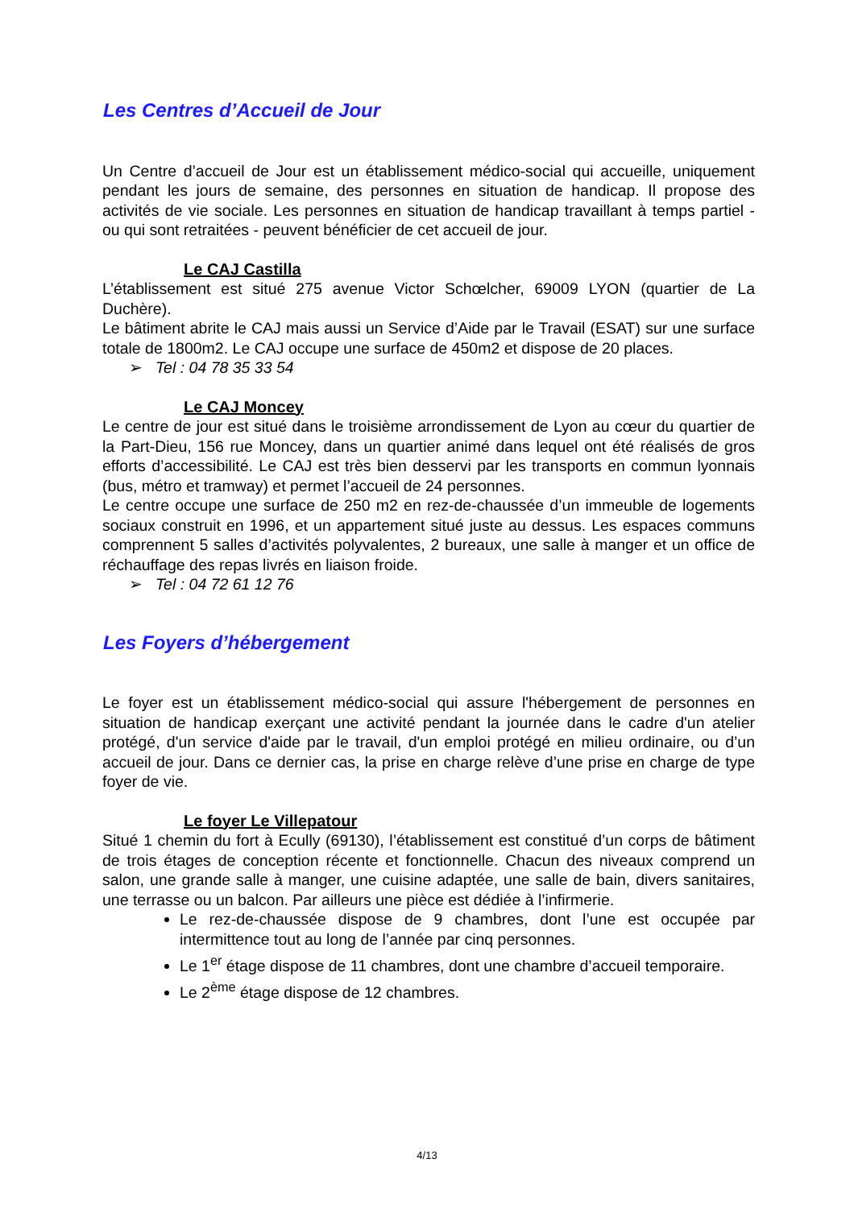Les Centres d’Accueil de Jour
Un Centre d’accueil de Jour est un établissement médico-social qui accueille, uniquement pendant les jours de semaine, des personnes en situation de handicap. Il propose des activités de vie sociale. Les personnes en situation de handicap travaillant à temps partiel - ou qui sont retraitées - peuvent bénéficier de cet accueil de jour.
Le CAJ Castilla
L’établissement est situé 275 avenue Victor Schœlcher, 69009 LYON (quartier de La Duchère).
Le bâtiment abrite le CAJ mais aussi un Service d’Aide par le Travail (ESAT) sur une surface totale de 1800m2. Le CAJ occupe une surface de 450m2 et dispose de 20 places.
➢ Tel : 04 78 35 33 54
Le CAJ Moncey
Le centre de jour est situé dans le troisième arrondissement de Lyon au cœur du quartier de la Part-Dieu, 156 rue Moncey, dans un quartier animé dans lequel ont été réalisés de gros efforts d’accessibilité. Le CAJ est très bien desservi par les transports en commun lyonnais (bus, métro et tramway) et permet l’accueil de 24 personnes.
Le centre occupe une surface de 250 m2 en rez-de-chaussée d’un immeuble de logements sociaux construit en 1996, et un appartement situé juste au dessus. Les espaces communs comprennent 5 salles d’activités polyvalentes, 2 bureaux, une salle à manger et un office de réchauffage des repas livrés en liaison froide.
➢ Tel : 04 72 61 12 76
Les Foyers d’hébergement
Le foyer est un établissement médico-social qui assure l'hébergement de personnes en situation de handicap exerçant une activité pendant la journée dans le cadre d'un atelier protégé, d'un service d'aide par le travail, d'un emploi protégé en milieu ordinaire, ou d’un accueil de jour. Dans ce dernier cas, la prise en charge relève d’une prise en charge de type foyer de vie.
Le foyer Le Villepatour
Situé 1 chemin du fort à Ecully (69130), l’établissement est constitué d’un corps de bâtiment de trois étages de conception récente et fonctionnelle. Chacun des niveaux comprend un salon, une grande salle à manger, une cuisine adaptée, une salle de bain, divers sanitaires, une terrasse ou un balcon. Par ailleurs une pièce est dédiée à l’infirmerie.
Le rez-de-chaussée dispose de 9 chambres, dont l’une est occupée par intermittence tout au long de l’année par cinq personnes.
Le 1<sup>er</sup> étage dispose de 11 chambres, dont une chambre d’accueil temporaire.
Le 2<sup>ème</sup> étage dispose de 12 chambres.
4/13